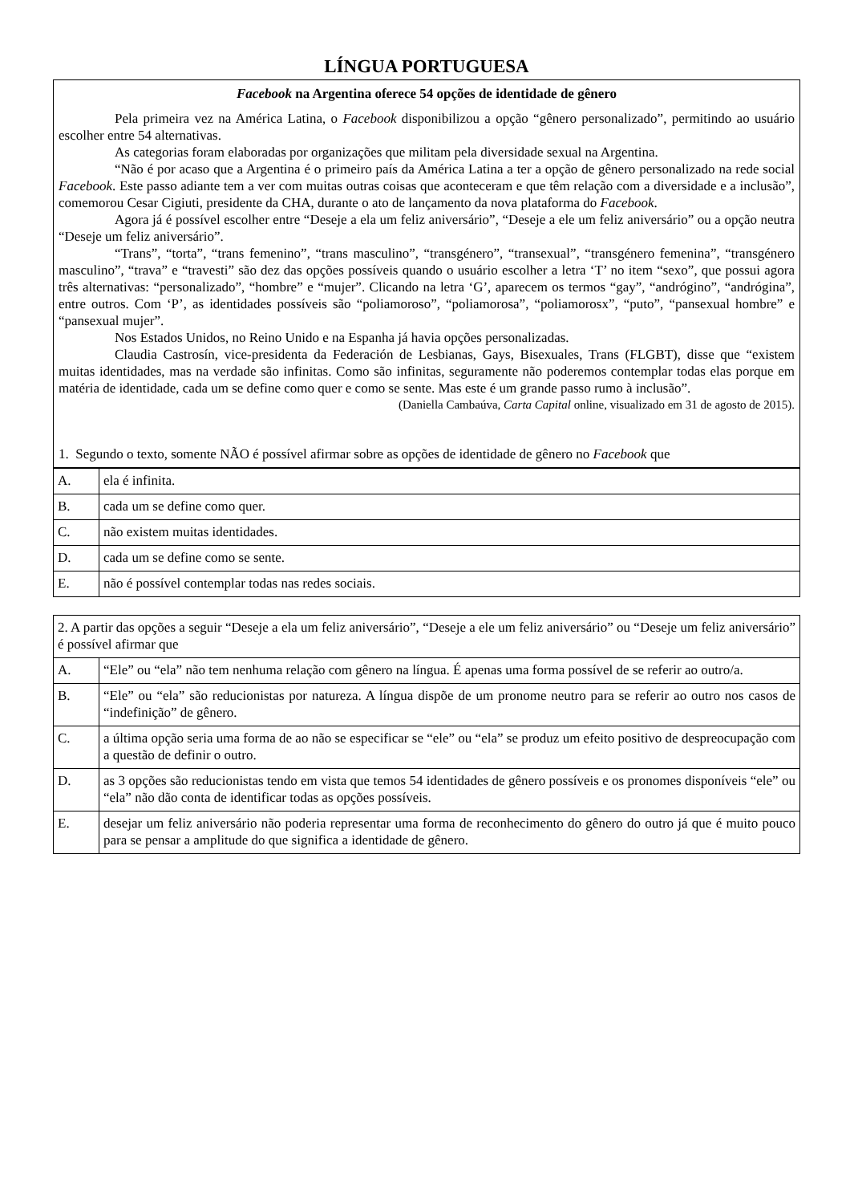LÍNGUA PORTUGUESA
Facebook na Argentina oferece 54 opções de identidade de gênero
Pela primeira vez na América Latina, o Facebook disponibilizou a opção “gênero personalizado”, permitindo ao usuário escolher entre 54 alternativas.
As categorias foram elaboradas por organizações que militam pela diversidade sexual na Argentina.
“Não é por acaso que a Argentina é o primeiro país da América Latina a ter a opção de gênero personalizado na rede social Facebook. Este passo adiante tem a ver com muitas outras coisas que aconteceram e que têm relação com a diversidade e a inclusão”, comemorou Cesar Cigiuti, presidente da CHA, durante o ato de lançamento da nova plataforma do Facebook.
Agora já é possível escolher entre “Deseje a ela um feliz aniversário”, “Deseje a ele um feliz aniversário” ou a opção neutra “Deseje um feliz aniversário”.
“Trans”, “torta”, “trans femenino”, “trans masculino”, “transgénero”, “transexual”, “transgénero femenina”, “transgénero masculino”, “trava” e “travesti” são dez das opções possíveis quando o usuário escolher a letra ‘T’ no item “sexo”, que possui agora três alternativas: “personalizado”, “hombre” e “mujer”. Clicando na letra ‘G’, aparecem os termos “gay”, “andrógino”, “andrógina”, entre outros. Com ‘P’, as identidades possíveis são “poliamoroso”, “poliamorosa”, “poliamorosx”, “puto”, “pansexual hombre” e “pansexual mujer”.
Nos Estados Unidos, no Reino Unido e na Espanha já havia opções personalizadas.
Claudia Castrosín, vice-presidenta da Federación de Lesbianas, Gays, Bisexuales, Trans (FLGBT), disse que “existem muitas identidades, mas na verdade são infinitas. Como são infinitas, seguramente não poderemos contemplar todas elas porque em matéria de identidade, cada um se define como quer e como se sente. Mas este é um grande passo rumo à inclusão”.
(Daniella Cambaúva, Carta Capital online, visualizado em 31 de agosto de 2015).
1. Segundo o texto, somente NÃO é possível afirmar sobre as opções de identidade de gênero no Facebook que
| A. | ela é infinita. |
| B. | cada um se define como quer. |
| C. | não existem muitas identidades. |
| D. | cada um se define como se sente. |
| E. | não é possível contemplar todas nas redes sociais. |
2. A partir das opções a seguir “Deseje a ela um feliz aniversário”, “Deseje a ele um feliz aniversário” ou “Deseje um feliz aniversário” é possível afirmar que
| A. | “Ele” ou “ela” não tem nenhuma relação com gênero na língua. É apenas uma forma possível de se referir ao outro/a. |
| B. | “Ele” ou “ela” são reducionistas por natureza. A língua dispõe de um pronome neutro para se referir ao outro nos casos de “indefinição” de gênero. |
| C. | a última opção seria uma forma de ao não se especificar se “ele” ou “ela” se produz um efeito positivo de despreocupação com a questão de definir o outro. |
| D. | as 3 opções são reducionistas tendo em vista que temos 54 identidades de gênero possíveis e os pronomes disponíveis “ele” ou “ela” não dão conta de identificar todas as opções possíveis. |
| E. | desejar um feliz aniversário não poderia representar uma forma de reconhecimento do gênero do outro já que é muito pouco para se pensar a amplitude do que significa a identidade de gênero. |